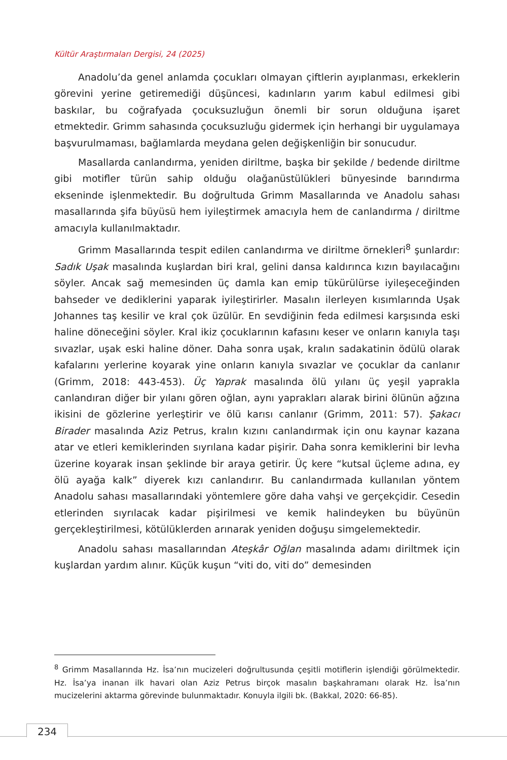Kültür Araştırmaları Dergisi, 24 (2025)
Anadolu’da genel anlamda çocukları olmayan çiftlerin ayıplanması, erkeklerin görevini yerine getiremediği düşüncesi, kadınların yarım kabul edilmesi gibi baskılar, bu coğrafyada çocuksuzluğun önemli bir sorun olduğuna işaret etmektedir. Grimm sahasında çocuksuzluğu gidermek için herhangi bir uygulamaya başvurulmaması, bağlamlarda meydana gelen değişkenliğin bir sonucudur.
Masallarda canlandırma, yeniden diriltme, başka bir şekilde / bedende diriltme gibi motifler türün sahip olduğu olağanüstülükleri bünyesinde barındırma ekseninde işlenmektedir. Bu doğrultuda Grimm Masallarında ve Anadolu sahası masallarında şifa büyüsü hem iyileştirmek amacıyla hem de canlandırma / diriltme amacıyla kullanılmaktadır.
Grimm Masallarında tespit edilen canlandırma ve diriltme örnekleri<sup>8</sup> şunlardır: Sadık Uşak masalında kuşlardan biri kral, gelini dansa kaldırınca kızın bayılacağını söyler. Ancak sağ memesinden üç damla kan emip tükürülürse iyileşeceğinden bahseder ve dediklerini yaparak iyileştirirler. Masalın ilerleyen kısımlarında Uşak Johannes taş kesilir ve kral çok üzülür. En sevdiğinin feda edilmesi karşısında eski haline döneceğini söyler. Kral ikiz çocuklarının kafasını keser ve onların kanıyla taşı sıvazlar, uşak eski haline döner. Daha sonra uşak, kralın sadakatinin ödülü olarak kafalarını yerlerine koyarak yine onların kanıyla sıvazlar ve çocuklar da canlanır (Grimm, 2018: 443-453). Üç Yaprak masalında ölü yılanı üç yeşil yaprakla canlandıran diğer bir yılanı gören oğlan, aynı yaprakları alarak birini ölünün ağzına ikisini de gözlerine yerleştirir ve ölü karısı canlanır (Grimm, 2011: 57). Şakacı Birader masalında Aziz Petrus, kralın kızını canlandırmak için onu kaynar kazana atar ve etleri kemiklerinden sıyrılana kadar pişirir. Daha sonra kemiklerini bir levha üzerine koyarak insan şeklinde bir araya getirir. Üç kere “kutsal üçleme adına, ey ölü ayağa kalk” diyerek kızı canlandırır. Bu canlandırmada kullanılan yöntem Anadolu sahası masallarındaki yöntemlere göre daha vahşi ve gerçekçidir. Cesedin etlerinden sıyrılacak kadar pişirilmesi ve kemik halindeyken bu büyünün gerçekleştirilmesi, kötülüklerden arınarak yeniden doğuşu simgelemektedir.
Anadolu sahası masallarından Ateşkâr Oğlan masalında adamı diriltmek için kuşlardan yardım alınır. Küçük kuşun “viti do, viti do” demesinden
<sup>8</sup> Grimm Masallarında Hz. İsa’nın mucizeleri doğrultusunda çeşitli motiflerin işlendiği görülmektedir. Hz. İsa’ya inanan ilk havari olan Aziz Petrus birçok masalın başkahramanı olarak Hz. İsa’nın mucizelerini aktarma görevinde bulunmaktadır. Konuyla ilgili bk. (Bakkal, 2020: 66-85).
234